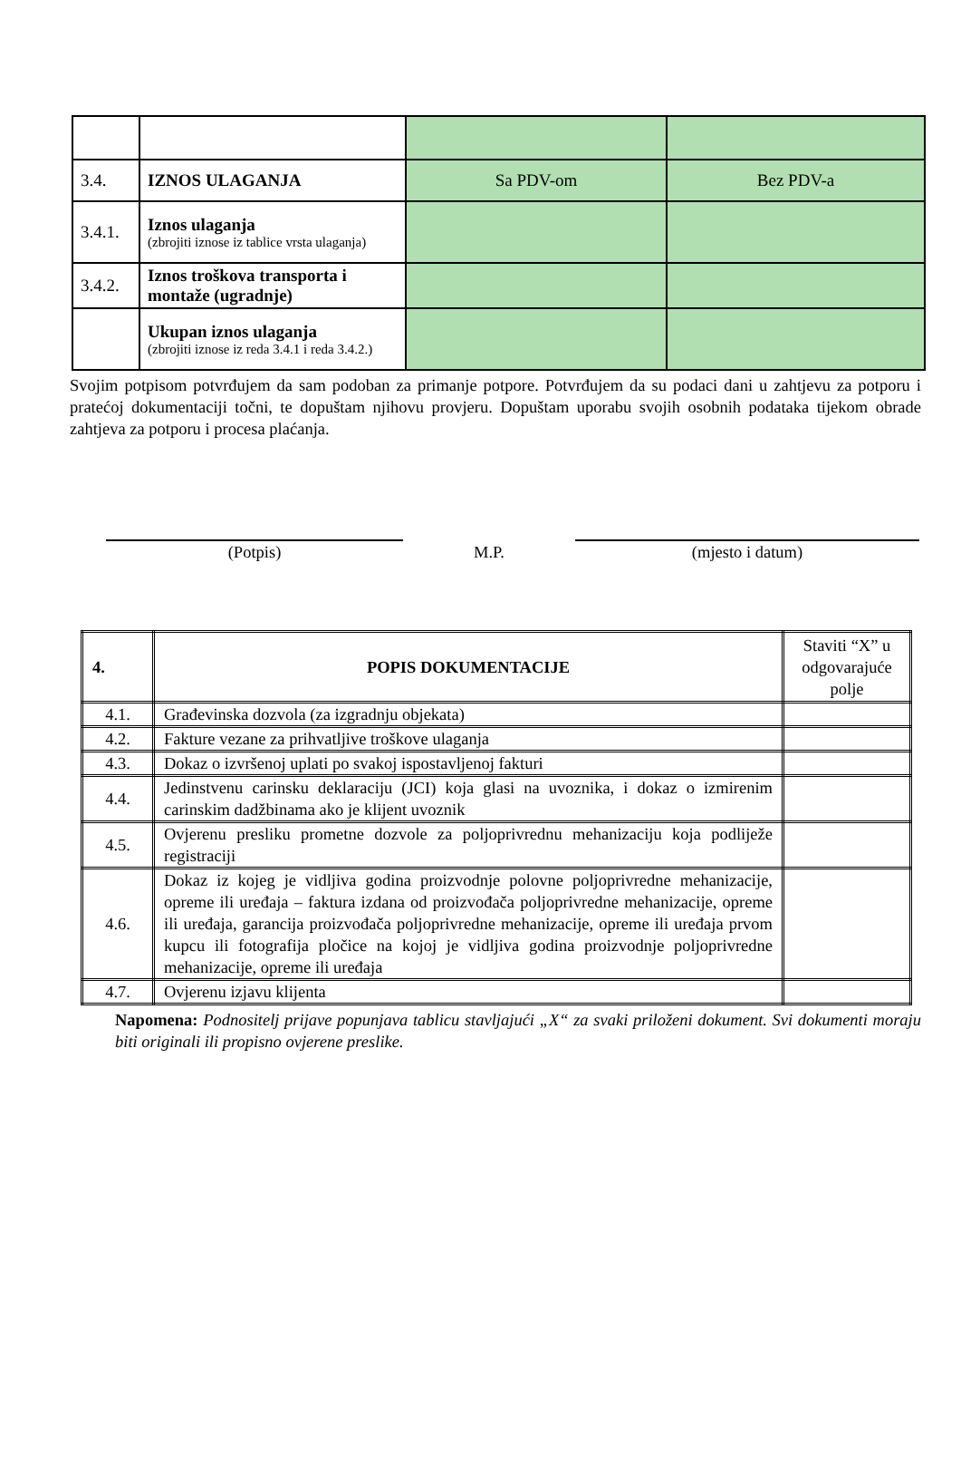| 3.4. | IZNOS ULAGANJA | Sa PDV-om | Bez PDV-a |
| 3.4.1. | Iznos ulaganja (zbrojiti iznose iz tablice vrsta ulaganja) | | |
| 3.4.2. | Iznos troškova transporta i montaže (ugradnje) | | |
| | Ukupan iznos ulaganja (zbrojiti iznose iz reda 3.4.1 i reda 3.4.2.) | | |
Svojim potpisom potvrđujem da sam podoban za primanje potpore. Potvrđujem da su podaci dani u zahtjevu za potporu i pratećoj dokumentaciji točni, te dopuštam njihovu provjeru. Dopuštam uporabu svojih osobnih podataka tijekom obrade zahtjeva za potporu i procesa plaćanja.
(Potpis) M.P. (mjesto i datum)
| 4. | POPIS DOKUMENTACIJE | Staviti “X” u odgovarajuće polje |
| --- | --- | --- |
| 4.1. | Građevinska dozvola (za izgradnju objekata) | |
| 4.2. | Fakture vezane za prihvatljive troškove ulaganja | |
| 4.3. | Dokaz o izvršenoj uplati po svakoj ispostavljenoj fakturi | |
| 4.4. | Jedinstvenu carinsku deklaraciju (JCI) koja glasi na uvoznika, i dokaz o izmirenim carinskim dadžbinama ako je klijent uvoznik | |
| 4.5. | Ovjerenu presliku prometne dozvole za poljoprivrednu mehanizaciju koja podliježe registraciji | |
| 4.6. | Dokaz iz kojeg je vidljiva godina proizvodnje polovne poljoprivredne mehanizacije, opreme ili uređaja – faktura izdana od proizvođača poljoprivredne mehanizacije, opreme ili uređaja, garancija proizvođača poljoprivredne mehanizacije, opreme ili uređaja prvom kupcu ili fotografija pločice na kojoj je vidljiva godina proizvodnje poljoprivredne mehanizacije, opreme ili uređaja | |
| 4.7. | Ovjerenu izjavu klijenta | |
Napomena: Podnositelj prijave popunjava tablicu stavljajući „X“ za svaki priloženi dokument. Svi dokumenti moraju biti originali ili propisno ovjerene preslike.